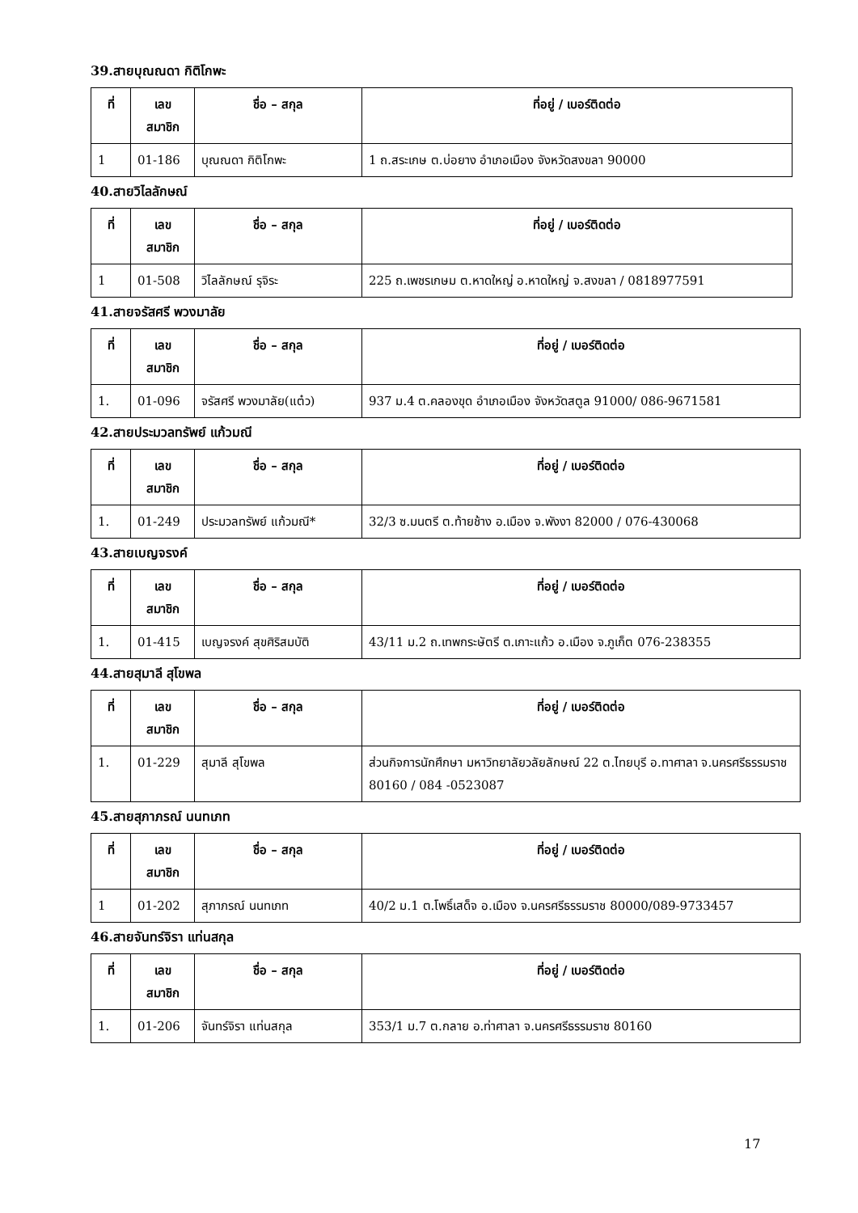39.สายบุณณดา กิติโกพะ
| ที่ | เลข สมาชิก | ชื่อ – สกุล | ที่อยู่ / เบอร์ติดต่อ |
| --- | --- | --- | --- |
| 1 | 01-186 | บุณณดา กิติโกพะ | 1 ถ.สระเกษ ต.บ่อยาง อำเภอเมือง จังหวัดสงขลา 90000 |
40.สายวิไลลักษณ์
| ที่ | เลข สมาชิก | ชื่อ – สกุล | ที่อยู่ / เบอร์ติดต่อ |
| --- | --- | --- | --- |
| 1 | 01-508 | วิไลลักษณ์ รุจิระ | 225 ถ.เพชรเกษม ต.หาดใหญ่ อ.หาดใหญ่ จ.สงขลา / 0818977591 |
41.สายจรัสศรี พวงมาลัย
| ที่ | เลข สมาชิก | ชื่อ – สกุล | ที่อยู่ / เบอร์ติดต่อ |
| --- | --- | --- | --- |
| 1. | 01-096 | จรัสศรี พวงมาลัย(แต๋ว) | 937 ม.4 ต.คลองขุด อำเภอเมือง จังหวัดสตูล 91000/ 086-9671581 |
42.สายประมวลทรัพย์ แก้วมณี
| ที่ | เลข สมาชิก | ชื่อ – สกุล | ที่อยู่ / เบอร์ติดต่อ |
| --- | --- | --- | --- |
| 1. | 01-249 | ประมวลทรัพย์ แก้วมณี* | 32/3 ซ.มนตรี ต.ท้ายช้าง อ.เมือง จ.พังงา 82000 / 076-430068 |
43.สายเบญจรงค์
| ที่ | เลข สมาชิก | ชื่อ – สกุล | ที่อยู่ / เบอร์ติดต่อ |
| --- | --- | --- | --- |
| 1. | 01-415 | เบญจรงค์ สุขศิริสมบัติ | 43/11 ม.2 ถ.เทพกระษัตรี ต.เกาะแก้ว อ.เมือง จ.ภูเก็ต 076-238355 |
44.สายสุมาลี สุโขพล
| ที่ | เลข สมาชิก | ชื่อ – สกุล | ที่อยู่ / เบอร์ติดต่อ |
| --- | --- | --- | --- |
| 1. | 01-229 | สุมาลี สุโขพล | ส่วนกิจการนักศึกษา มหาวิทยาลัยวลัยลักษณ์ 22 ต.ไทยบุรี อ.ทาศาลา จ.นครศรีธรรมราช 80160 / 084 -0523087 |
45.สายสุภาภรณ์ นนทเภท
| ที่ | เลข สมาชิก | ชื่อ – สกุล | ที่อยู่ / เบอร์ติดต่อ |
| --- | --- | --- | --- |
| 1 | 01-202 | สุภาภรณ์ นนทเภท | 40/2 ม.1 ต.โพธิ์เสด็จ อ.เมือง จ.นครศรีธรรมราช 80000/089-9733457 |
46.สายจันทร์จิรา แท่นสกุล
| ที่ | เลข สมาชิก | ชื่อ – สกุล | ที่อยู่ / เบอร์ติดต่อ |
| --- | --- | --- | --- |
| 1. | 01-206 | จันทร์จิรา แท่นสกุล | 353/1 ม.7 ต.กลาย อ.ท่าศาลา จ.นครศรีธรรมราช 80160 |
17